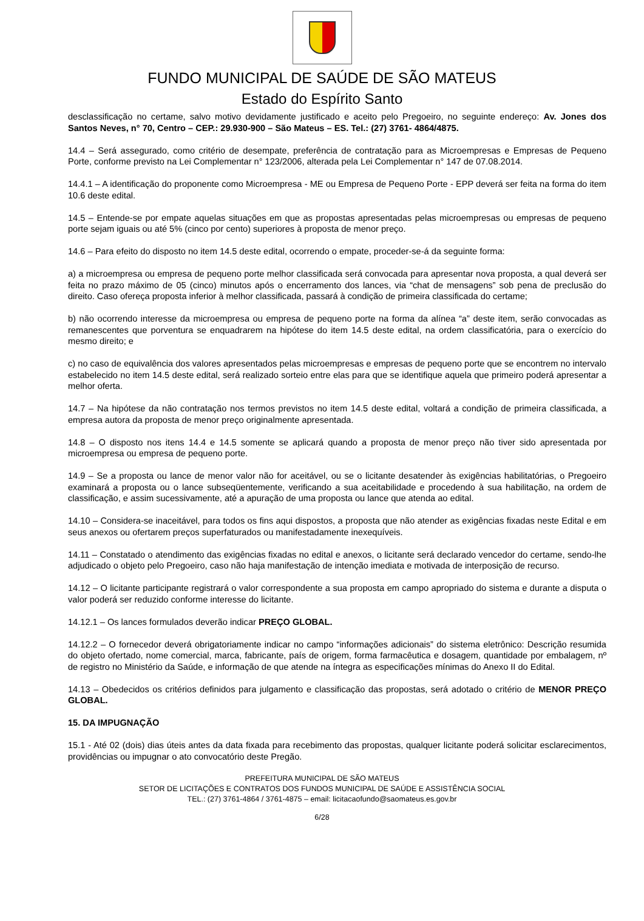FUNDO MUNICIPAL DE SAÚDE DE SÃO MATEUS
Estado do Espírito Santo
desclassificação no certame, salvo motivo devidamente justificado e aceito pelo Pregoeiro, no seguinte endereço: Av. Jones dos Santos Neves, n° 70, Centro – CEP.: 29.930-900 – São Mateus – ES. Tel.: (27) 3761- 4864/4875.
14.4 – Será assegurado, como critério de desempate, preferência de contratação para as Microempresas e Empresas de Pequeno Porte, conforme previsto na Lei Complementar n° 123/2006, alterada pela Lei Complementar n° 147 de 07.08.2014.
14.4.1 – A identificação do proponente como Microempresa - ME ou Empresa de Pequeno Porte - EPP deverá ser feita na forma do item 10.6 deste edital.
14.5 – Entende-se por empate aquelas situações em que as propostas apresentadas pelas microempresas ou empresas de pequeno porte sejam iguais ou até 5% (cinco por cento) superiores à proposta de menor preço.
14.6 – Para efeito do disposto no item 14.5 deste edital, ocorrendo o empate, proceder-se-á da seguinte forma:
a) a microempresa ou empresa de pequeno porte melhor classificada será convocada para apresentar nova proposta, a qual deverá ser feita no prazo máximo de 05 (cinco) minutos após o encerramento dos lances, via “chat de mensagens” sob pena de preclusão do direito. Caso ofereça proposta inferior à melhor classificada, passará à condição de primeira classificada do certame;
b) não ocorrendo interesse da microempresa ou empresa de pequeno porte na forma da alínea “a” deste item, serão convocadas as remanescentes que porventura se enquadrarem na hipótese do item 14.5 deste edital, na ordem classificatória, para o exercício do mesmo direito; e
c) no caso de equivalência dos valores apresentados pelas microempresas e empresas de pequeno porte que se encontrem no intervalo estabelecido no item 14.5 deste edital, será realizado sorteio entre elas para que se identifique aquela que primeiro poderá apresentar a melhor oferta.
14.7 – Na hipótese da não contratação nos termos previstos no item 14.5 deste edital, voltará a condição de primeira classificada, a empresa autora da proposta de menor preço originalmente apresentada.
14.8 – O disposto nos itens 14.4 e 14.5 somente se aplicará quando a proposta de menor preço não tiver sido apresentada por microempresa ou empresa de pequeno porte.
14.9 – Se a proposta ou lance de menor valor não for aceitável, ou se o licitante desatender às exigências habilitatórias, o Pregoeiro examinará a proposta ou o lance subseqüentemente, verificando a sua aceitabilidade e procedendo à sua habilitação, na ordem de classificação, e assim sucessivamente, até a apuração de uma proposta ou lance que atenda ao edital.
14.10 – Considera-se inaceitável, para todos os fins aqui dispostos, a proposta que não atender as exigências fixadas neste Edital e em seus anexos ou ofertarem preços superfaturados ou manifestadamente inexequíveis.
14.11 – Constatado o atendimento das exigências fixadas no edital e anexos, o licitante será declarado vencedor do certame, sendo-lhe adjudicado o objeto pelo Pregoeiro, caso não haja manifestação de intenção imediata e motivada de interposição de recurso.
14.12 – O licitante participante registrará o valor correspondente a sua proposta em campo apropriado do sistema e durante a disputa o valor poderá ser reduzido conforme interesse do licitante.
14.12.1 – Os lances formulados deverão indicar PREÇO GLOBAL.
14.12.2 – O fornecedor deverá obrigatoriamente indicar no campo “informações adicionais” do sistema eletrônico: Descrição resumida do objeto ofertado, nome comercial, marca, fabricante, país de origem, forma farmacêutica e dosagem, quantidade por embalagem, nº de registro no Ministério da Saúde, e informação de que atende na íntegra as especificações mínimas do Anexo II do Edital.
14.13 – Obedecidos os critérios definidos para julgamento e classificação das propostas, será adotado o critério de MENOR PREÇO GLOBAL.
15. DA IMPUGNAÇÃO
15.1 - Até 02 (dois) dias úteis antes da data fixada para recebimento das propostas, qualquer licitante poderá solicitar esclarecimentos, providências ou impugnar o ato convocatório deste Pregão.
PREFEITURA MUNICIPAL DE SÃO MATEUS
SETOR DE LICITAÇÕES E CONTRATOS DOS FUNDOS MUNICIPAL DE SAÚDE E ASSISTÊNCIA SOCIAL
TEL.: (27) 3761-4864 / 3761-4875 – email: licitacaofundo@saomateus.es.gov.br
6/28